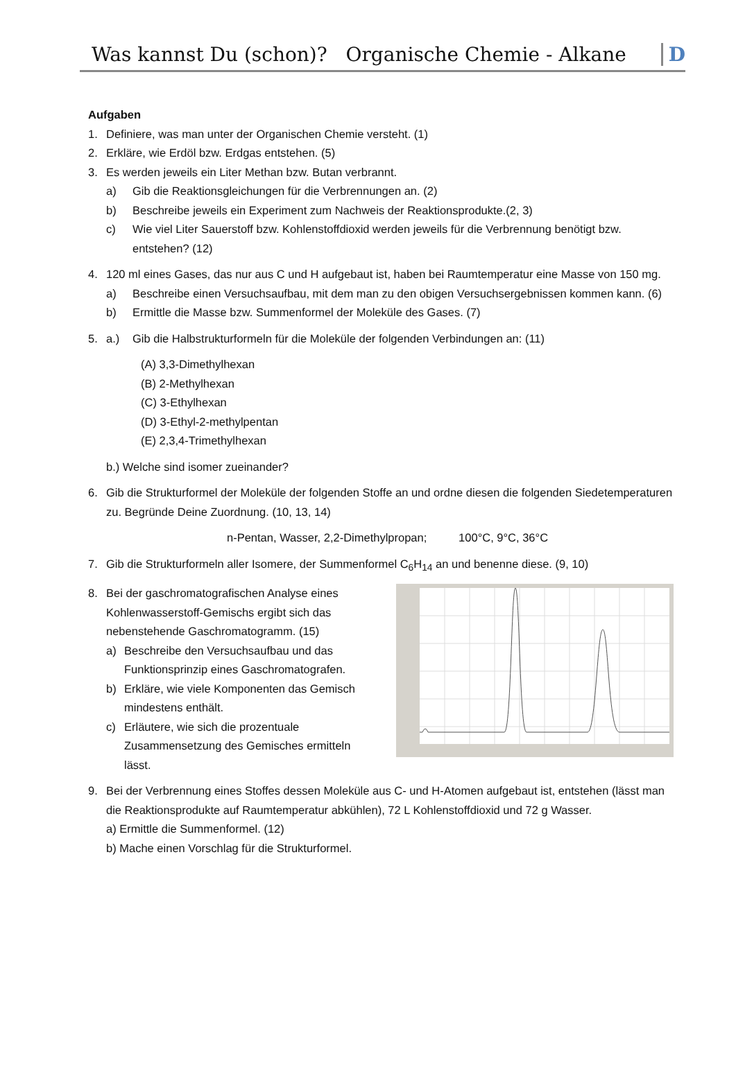Was kannst Du (schon)? Organische Chemie - Alkane D
Aufgaben
1. Definiere, was man unter der Organischen Chemie versteht. (1)
2. Erkläre, wie Erdöl bzw. Erdgas entstehen. (5)
3. Es werden jeweils ein Liter Methan bzw. Butan verbrannt.
a) Gib die Reaktionsgleichungen für die Verbrennungen an. (2)
b) Beschreibe jeweils ein Experiment zum Nachweis der Reaktionsprodukte.(2, 3)
c) Wie viel Liter Sauerstoff bzw. Kohlenstoffdioxid werden jeweils für die Verbrennung benötigt bzw. entstehen? (12)
4. 120 ml eines Gases, das nur aus C und H aufgebaut ist, haben bei Raumtemperatur eine Masse von 150 mg.
a) Beschreibe einen Versuchsaufbau, mit dem man zu den obigen Versuchsergebnissen kommen kann. (6)
b) Ermittle die Masse bzw. Summenformel der Moleküle des Gases. (7)
5. a.) Gib die Halbstrukturformeln für die Moleküle der folgenden Verbindungen an: (11)
(A) 3,3-Dimethylhexan
(B) 2-Methylhexan
(C) 3-Ethylhexan
(D) 3-Ethyl-2-methylpentan
(E) 2,3,4-Trimethylhexan
b.) Welche sind isomer zueinander?
6. Gib die Strukturformel der Moleküle der folgenden Stoffe an und ordne diesen die folgenden Siedetemperaturen zu. Begründe Deine Zuordnung. (10, 13, 14)
n-Pentan, Wasser, 2,2-Dimethylpropan; 100°C, 9°C, 36°C
7. Gib die Strukturformeln aller Isomere, der Summenformel C<sub>6</sub>H<sub>14</sub> an und benenne diese. (9, 10)
8. Bei der gaschromatografischen Analyse eines Kohlenwasserstoff-Gemischs ergibt sich das nebenstehende Gaschromatogramm. (15)
a) Beschreibe den Versuchsaufbau und das Funktionsprinzip eines Gaschromatografen.
b) Erkläre, wie viele Komponenten das Gemisch mindestens enthält.
c) Erläutere, wie sich die prozentuale Zusammensetzung des Gemisches ermitteln lässt.
9. Bei der Verbrennung eines Stoffes dessen Moleküle aus C- und H-Atomen aufgebaut ist, entstehen (lässt man die Reaktionsprodukte auf Raumtemperatur abkühlen), 72 L Kohlenstoffdioxid und 72 g Wasser.
a) Ermittle die Summenformel. (12)
b) Mache einen Vorschlag für die Strukturformel.